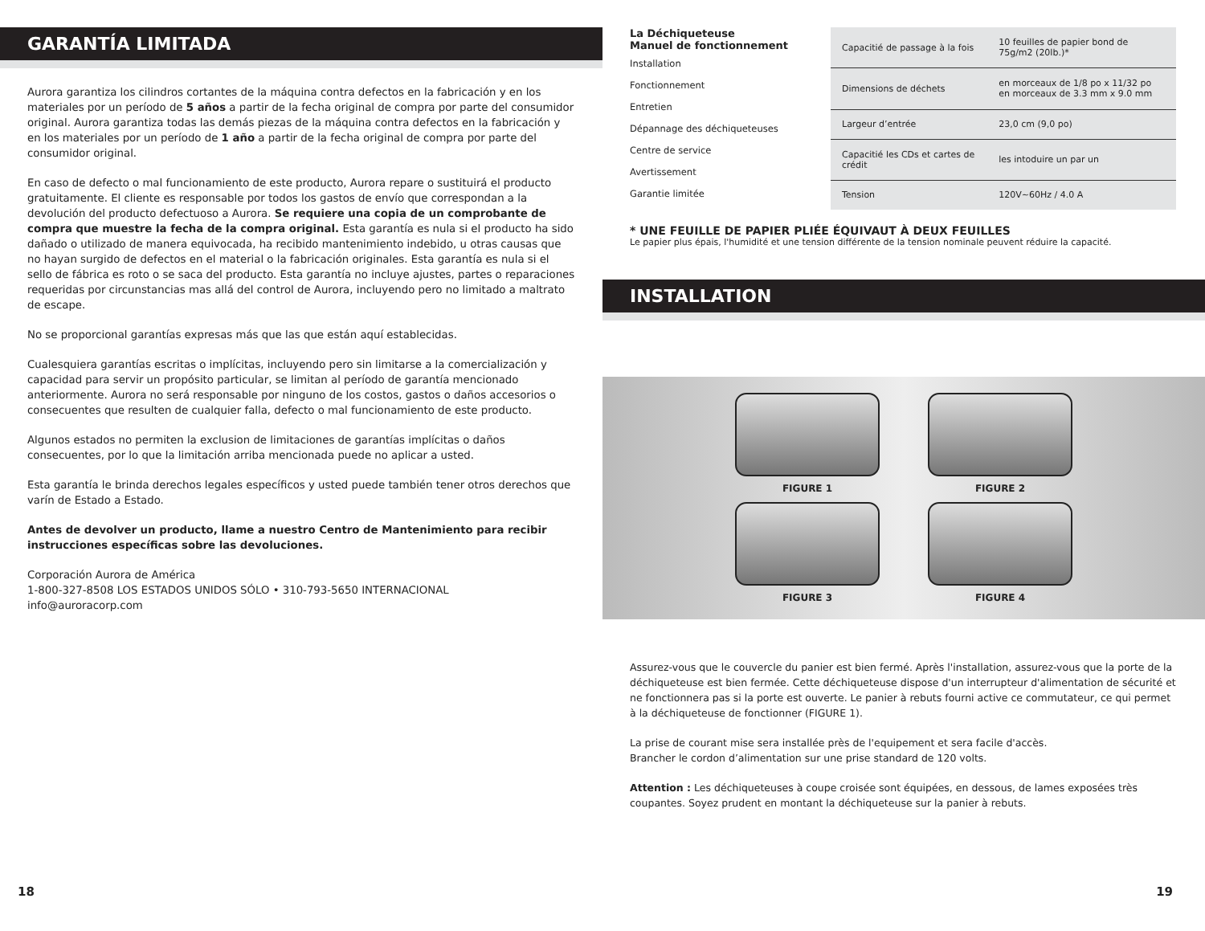GARANTÍA LIMITADA
Aurora garantiza los cilindros cortantes de la máquina contra defectos en la fabricación y en los materiales por un período de 5 años a partir de la fecha original de compra por parte del consumidor original. Aurora garantiza todas las demás piezas de la máquina contra defectos en la fabricación y en los materiales por un período de 1 año a partir de la fecha original de compra por parte del consumidor original.
En caso de defecto o mal funcionamiento de este producto, Aurora repare o sustituirá el producto gratuitamente. El cliente es responsable por todos los gastos de envío que correspondan a la devolución del producto defectuoso a Aurora. Se requiere una copia de un comprobante de compra que muestre la fecha de la compra original. Esta garantía es nula si el producto ha sido dañado o utilizado de manera equivocada, ha recibido mantenimiento indebido, u otras causas que no hayan surgido de defectos en el material o la fabricación originales. Esta garantía es nula si el sello de fábrica es roto o se saca del producto. Esta garantía no incluye ajustes, partes o reparaciones requeridas por circunstancias mas allá del control de Aurora, incluyendo pero no limitado a maltrato de escape.
No se proporcional garantías expresas más que las que están aquí establecidas.
Cualesquiera garantías escritas o implícitas, incluyendo pero sin limitarse a la comercialización y capacidad para servir un propósito particular, se limitan al período de garantía mencionado anteriormente. Aurora no será responsable por ninguno de los costos, gastos o daños accesorios o consecuentes que resulten de cualquier falla, defecto o mal funcionamiento de este producto.
Algunos estados no permiten la exclusion de limitaciones de garantías implícitas o daños consecuentes, por lo que la limitación arriba mencionada puede no aplicar a usted.
Esta garantía le brinda derechos legales específicos y usted puede también tener otros derechos que varín de Estado a Estado.
Antes de devolver un producto, llame a nuestro Centro de Mantenimiento para recibir instrucciones específicas sobre las devoluciones.
Corporación Aurora de América
1-800-327-8508 LOS ESTADOS UNIDOS SÓLO • 310-793-5650 INTERNACIONAL
info@auroracorp.com
18
La Déchiqueteuse
Manuel de fonctionnement
Installation
Fonctionnement
Entretien
Dépannage des déchiqueteuses
Centre de service
Avertissement
Garantie limitée
| Capacitié de passage à la fois | 10 feuilles de papier bond de 75g/m2 (20lb.)* |
| Dimensions de déchets | en morceaux de 1/8 po x 11/32 po en morceaux de 3.3 mm x 9.0 mm |
| Largeur d’entrée | 23,0 cm (9,0 po) |
| Capacitié les CDs et cartes de crédit | les intoduire un par un |
| Tension | 120V~60Hz / 4.0 A |
* UNE FEUILLE DE PAPIER PLIÉE ÉQUIVAUT À DEUX FEUILLES
Le papier plus épais, l'humidité et une tension différente de la tension nominale peuvent réduire la capacité.
INSTALLATION
FIGURE 1
FIGURE 2
FIGURE 3
FIGURE 4
Assurez-vous que le couvercle du panier est bien fermé. Après l'installation, assurez-vous que la porte de la déchiqueteuse est bien fermée. Cette déchiqueteuse dispose d'un interrupteur d'alimentation de sécurité et ne fonctionnera pas si la porte est ouverte. Le panier à rebuts fourni active ce commutateur, ce qui permet à la déchiqueteuse de fonctionner (FIGURE 1).
La prise de courant mise sera installée près de l'equipement et sera facile d'accès.
Brancher le cordon d’alimentation sur une prise standard de 120 volts.
Attention : Les déchiqueteuses à coupe croisée sont équipées, en dessous, de lames exposées très coupantes. Soyez prudent en montant la déchiqueteuse sur la panier à rebuts.
19